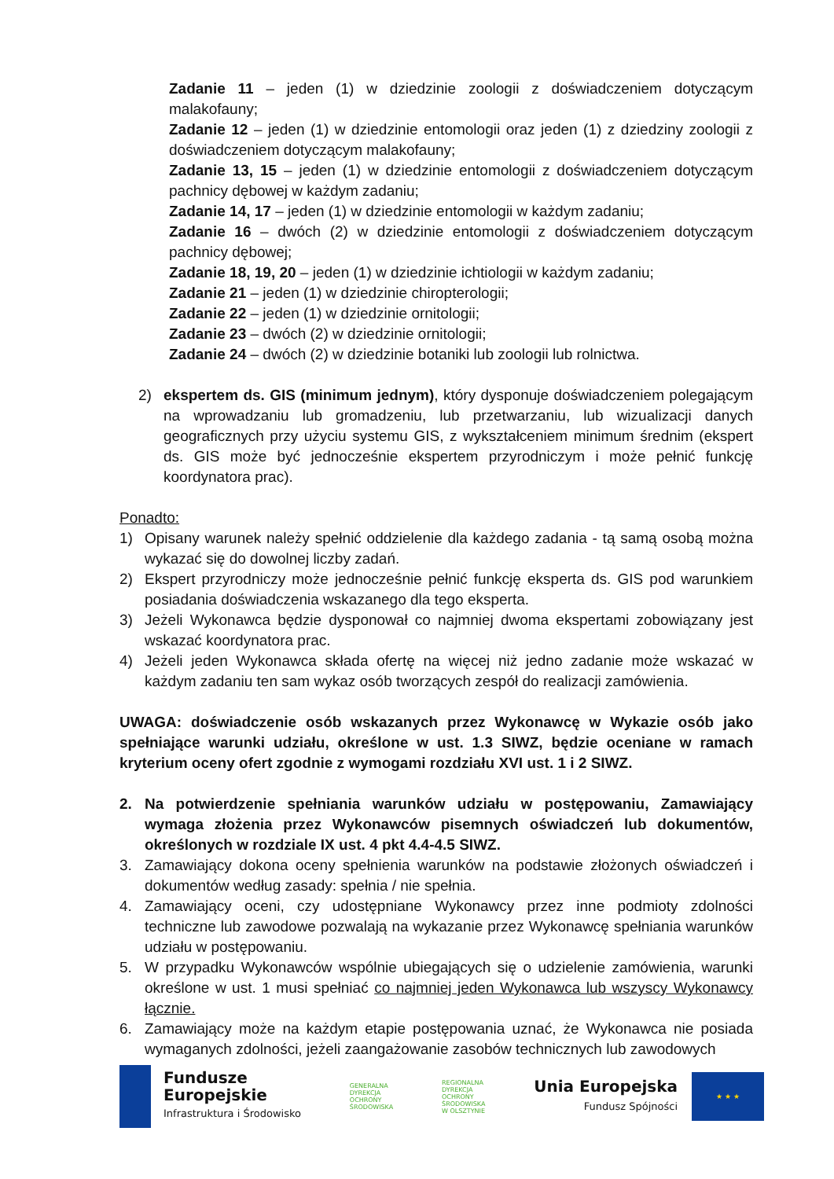Zadanie 11 – jeden (1) w dziedzinie zoologii z doświadczeniem dotyczącym malakofauny;
Zadanie 12 – jeden (1) w dziedzinie entomologii oraz jeden (1) z dziedziny zoologii z doświadczeniem dotyczącym malakofauny;
Zadanie 13, 15 – jeden (1) w dziedzinie entomologii z doświadczeniem dotyczącym pachnicy dębowej w każdym zadaniu;
Zadanie 14, 17 – jeden (1) w dziedzinie entomologii w każdym zadaniu;
Zadanie 16 – dwóch (2) w dziedzinie entomologii z doświadczeniem dotyczącym pachnicy dębowej;
Zadanie 18, 19, 20 – jeden (1) w dziedzinie ichtiologii w każdym zadaniu;
Zadanie 21 – jeden (1) w dziedzinie chiropterologii;
Zadanie 22 – jeden (1) w dziedzinie ornitologii;
Zadanie 23 – dwóch (2) w dziedzinie ornitologii;
Zadanie 24 – dwóch (2) w dziedzinie botaniki lub zoologii lub rolnictwa.
2) ekspertem ds. GIS (minimum jednym), który dysponuje doświadczeniem polegającym na wprowadzaniu lub gromadzeniu, lub przetwarzaniu, lub wizualizacji danych geograficznych przy użyciu systemu GIS, z wykształceniem minimum średnim (ekspert ds. GIS może być jednocześnie ekspertem przyrodniczym i może pełnić funkcję koordynatora prac).
Ponadto:
1) Opisany warunek należy spełnić oddzielenie dla każdego zadania - tą samą osobą można wykazać się do dowolnej liczby zadań.
2) Ekspert przyrodniczy może jednocześnie pełnić funkcję eksperta ds. GIS pod warunkiem posiadania doświadczenia wskazanego dla tego eksperta.
3) Jeżeli Wykonawca będzie dysponował co najmniej dwoma ekspertami zobowiązany jest wskazać koordynatora prac.
4) Jeżeli jeden Wykonawca składa ofertę na więcej niż jedno zadanie może wskazać w każdym zadaniu ten sam wykaz osób tworzących zespół do realizacji zamówienia.
UWAGA: doświadczenie osób wskazanych przez Wykonawcę w Wykazie osób jako spełniające warunki udziału, określone w ust. 1.3 SIWZ, będzie oceniane w ramach kryterium oceny ofert zgodnie z wymogami rozdziału XVI ust. 1 i 2 SIWZ.
2. Na potwierdzenie spełniania warunków udziału w postępowaniu, Zamawiający wymaga złożenia przez Wykonawców pisemnych oświadczeń lub dokumentów, określonych w rozdziale IX ust. 4 pkt 4.4-4.5 SIWZ.
3. Zamawiający dokona oceny spełnienia warunków na podstawie złożonych oświadczeń i dokumentów według zasady: spełnia / nie spełnia.
4. Zamawiający oceni, czy udostępniane Wykonawcy przez inne podmioty zdolności techniczne lub zawodowe pozwalają na wykazanie przez Wykonawcę spełniania warunków udziału w postępowaniu.
5. W przypadku Wykonawców wspólnie ubiegających się o udzielenie zamówienia, warunki określone w ust. 1 musi spełniać co najmniej jeden Wykonawca lub wszyscy Wykonawcy łącznie.
6. Zamawiający może na każdym etapie postępowania uznać, że Wykonawca nie posiada wymaganych zdolności, jeżeli zaangażowanie zasobów technicznych lub zawodowych
Fundusze
Europejskie
Infrastruktura i Środowisko
GENERALNA
DYREKCJA
OCHRONY
ŚRODOWISKA
REGIONALNA
DYREKCJA
OCHRONY
ŚRODOWISKA
W OLSZTYNIE
Unia Europejska
Fundusz Spójności
★ ★ ★